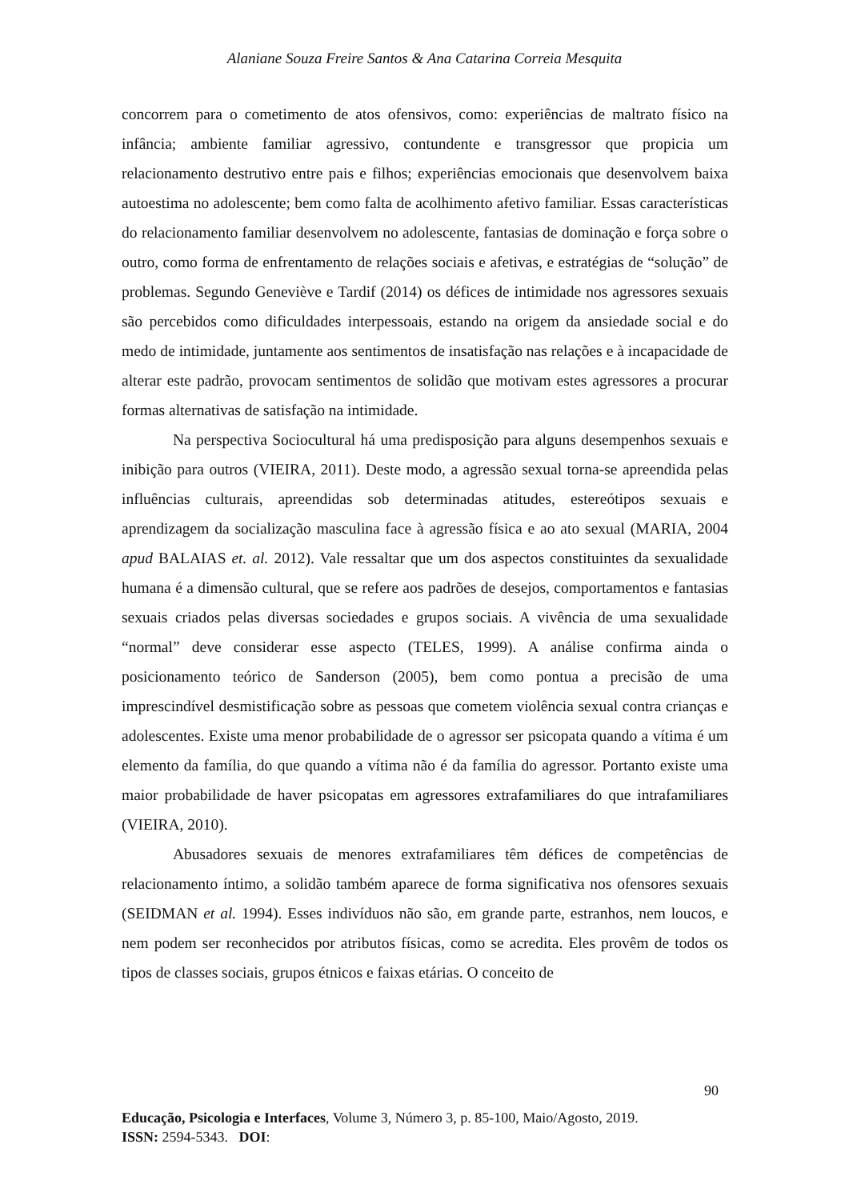Alaniane Souza Freire Santos & Ana Catarina Correia Mesquita
concorrem para o cometimento de atos ofensivos, como: experiências de maltrato físico na infância; ambiente familiar agressivo, contundente e transgressor que propicia um relacionamento destrutivo entre pais e filhos; experiências emocionais que desenvolvem baixa autoestima no adolescente; bem como falta de acolhimento afetivo familiar. Essas características do relacionamento familiar desenvolvem no adolescente, fantasias de dominação e força sobre o outro, como forma de enfrentamento de relações sociais e afetivas, e estratégias de “solução” de problemas. Segundo Geneviève e Tardif (2014) os défices de intimidade nos agressores sexuais são percebidos como dificuldades interpessoais, estando na origem da ansiedade social e do medo de intimidade, juntamente aos sentimentos de insatisfação nas relações e à incapacidade de alterar este padrão, provocam sentimentos de solidão que motivam estes agressores a procurar formas alternativas de satisfação na intimidade.
Na perspectiva Sociocultural há uma predisposição para alguns desempenhos sexuais e inibição para outros (VIEIRA, 2011). Deste modo, a agressão sexual torna-se apreendida pelas influências culturais, apreendidas sob determinadas atitudes, estereótipos sexuais e aprendizagem da socialização masculina face à agressão física e ao ato sexual (MARIA, 2004 apud BALAIAS et. al. 2012). Vale ressaltar que um dos aspectos constituintes da sexualidade humana é a dimensão cultural, que se refere aos padrões de desejos, comportamentos e fantasias sexuais criados pelas diversas sociedades e grupos sociais. A vivência de uma sexualidade “normal” deve considerar esse aspecto (TELES, 1999). A análise confirma ainda o posicionamento teórico de Sanderson (2005), bem como pontua a precisão de uma imprescindível desmistificação sobre as pessoas que cometem violência sexual contra crianças e adolescentes. Existe uma menor probabilidade de o agressor ser psicopata quando a vítima é um elemento da família, do que quando a vítima não é da família do agressor. Portanto existe uma maior probabilidade de haver psicopatas em agressores extrafamiliares do que intrafamiliares (VIEIRA, 2010).
Abusadores sexuais de menores extrafamiliares têm défices de competências de relacionamento íntimo, a solidão também aparece de forma significativa nos ofensores sexuais (SEIDMAN et al. 1994). Esses indivíduos não são, em grande parte, estranhos, nem loucos, e nem podem ser reconhecidos por atributos físicas, como se acredita. Eles provêm de todos os tipos de classes sociais, grupos étnicos e faixas etárias. O conceito de
90
Educação, Psicologia e Interfaces, Volume 3, Número 3, p. 85-100, Maio/Agosto, 2019.
ISSN: 2594-5343. DOI: